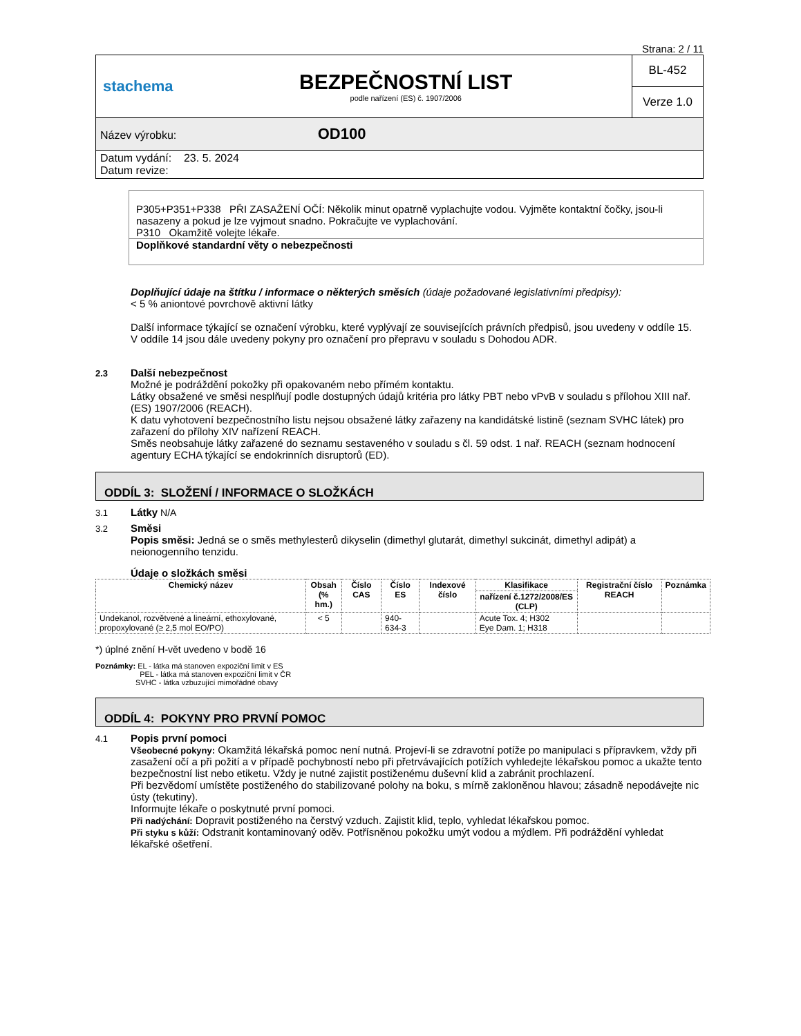Strana: 2 / 11
| stachema | BEZPEČNOSTNÍ LIST podle nařízení (ES) č. 1907/2006 | BL-452 |
| | | Verze 1.0 |
| Název výrobku: OD100 | | |
| Datum vydání: 23. 5. 2024 Datum revize: | | |
P305+P351+P338 PŘI ZASAŽENÍ OČÍ: Několik minut opatrně vyplachujte vodou. Vyjměte kontaktní čočky, jsou-li nasazeny a pokud je lze vyjmout snadno. Pokračujte ve vyplachování.
P310 Okamžitě volejte lékaře.
Doplňkové standardní věty o nebezpečnosti
Doplňující údaje na štítku / informace o některých směsích (údaje požadované legislativními předpisy):
< 5 % aniontové povrchově aktivní látky
Další informace týkající se označení výrobku, které vyplývají ze souvisejících právních předpisů, jsou uvedeny v oddíle 15.
V oddíle 14 jsou dále uvedeny pokyny pro označení pro přepravu v souladu s Dohodou ADR.
2.3 Další nebezpečnost
Možné je podráždění pokožky při opakovaném nebo přímém kontaktu.
Látky obsažené ve směsi nesplňují podle dostupných údajů kritéria pro látky PBT nebo vPvB v souladu s přílohou XIII nař. (ES) 1907/2006 (REACH).
K datu vyhotovení bezpečnostního listu nejsou obsažené látky zařazeny na kandidátské listině (seznam SVHC látek) pro zařazení do přílohy XIV nařízení REACH.
Směs neobsahuje látky zařazené do seznamu sestaveného v souladu s čl. 59 odst. 1 nař. REACH (seznam hodnocení agentury ECHA týkající se endokrinních disruptorů (ED).
ODDÍL 3: SLOŽENÍ / INFORMACE O SLOŽKÁCH
3.1 Látky N/A
3.2 Směsi
Popis směsi: Jedná se o směs methylesterů dikyselin (dimethyl glutarát, dimethyl sukcinát, dimethyl adipát) a neionogenního tenzidu.
Údaje o složkách směsi
| Chemický název | Obsah (% hm.) | Číslo CAS | Číslo ES | Indexové číslo | Klasifikace | Registrační číslo REACH | Poznámka |
| --- | --- | --- | --- | --- | --- | --- | --- |
| | | | | | nařízení č.1272/2008/ES (CLP) | | |
| Undekanol, rozvětvené a lineární, ethoxylované, propoxylované (≥ 2,5 mol EO/PO) | < 5 | | 940-634-3 | | Acute Tox. 4; H302 Eye Dam. 1; H318 | | |
*) úplné znění H-vět uvedeno v bodě 16
Poznámky: EL - látka má stanoven expoziční limit v ES
PEL - látka má stanoven expoziční limit v ČR
SVHC - látka vzbuzující mimořádné obavy
ODDÍL 4: POKYNY PRO PRVNÍ POMOC
4.1 Popis první pomoci
Všeobecné pokyny: Okamžitá lékařská pomoc není nutná. Projeví-li se zdravotní potíže po manipulaci s přípravkem, vždy při zasažení očí a při požití a v případě pochybností nebo při přetrvávajících potížích vyhledejte lékařskou pomoc a ukažte tento bezpečnostní list nebo etiketu. Vždy je nutné zajistit postiženému duševní klid a zabránit prochlazení.
Při bezvědomí umístěte postiženého do stabilizované polohy na boku, s mírně zakloněnou hlavou; zásadně nepodávejte nic ústy (tekutiny).
Informujte lékaře o poskytnuté první pomoci.
Při nadýchání: Dopravit postiženého na čerstvý vzduch. Zajistit klid, teplo, vyhledat lékařskou pomoc.
Při styku s kůží: Odstranit kontaminovaný oděv. Potřísněnou pokožku umýt vodou a mýdlem. Při podráždění vyhledat lékařské ošetření.